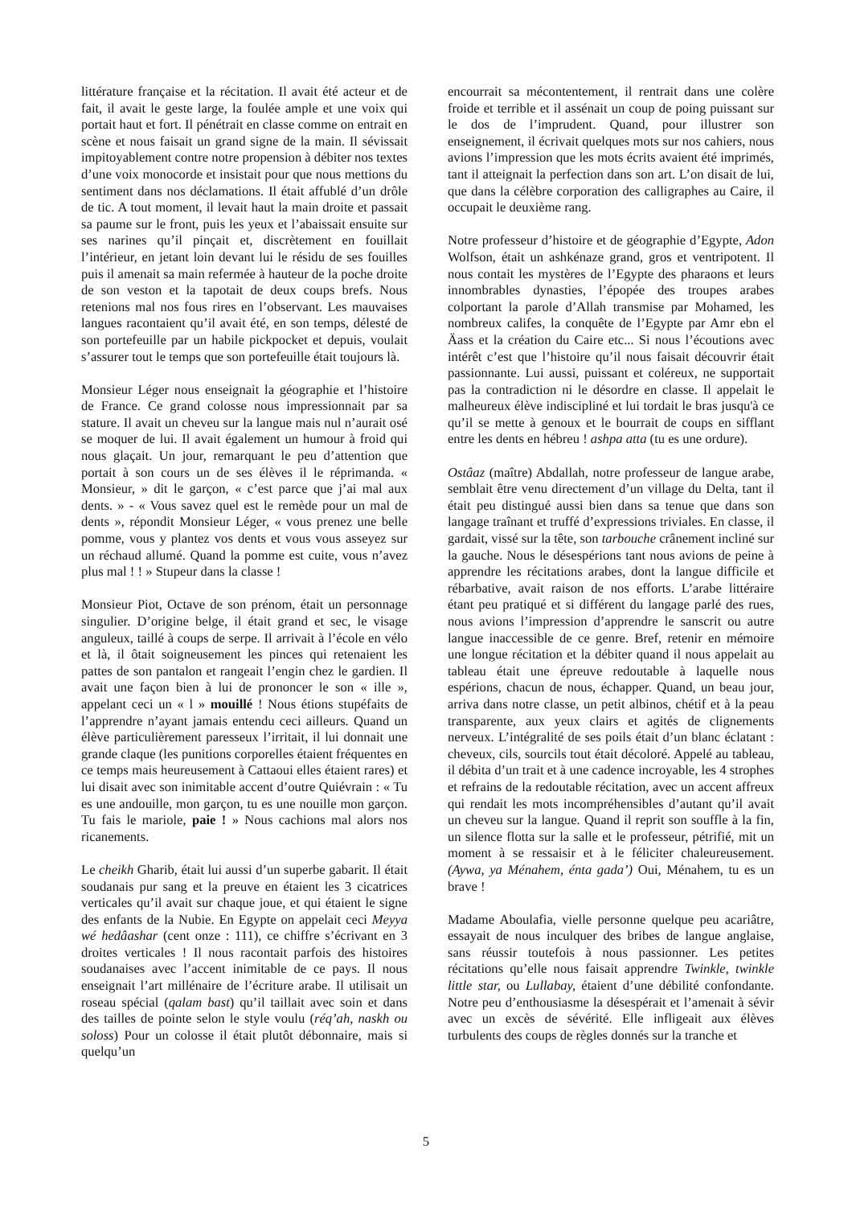littérature française et la récitation. Il avait été acteur et de fait, il avait le geste large, la foulée ample et une voix qui portait haut et fort. Il pénétrait en classe comme on entrait en scène et nous faisait un grand signe de la main. Il sévissait impitoyablement contre notre propension à débiter nos textes d’une voix monocorde et insistait pour que nous mettions du sentiment dans nos déclamations. Il était affublé d’un drôle de tic. A tout moment, il levait haut la main droite et passait sa paume sur le front, puis les yeux et l’abaissait ensuite sur ses narines qu’il pinçait et, discrètement en fouillait l’intérieur, en jetant loin devant lui le résidu de ses fouilles puis il amenait sa main refermée à hauteur de la poche droite de son veston et la tapotait de deux coups brefs. Nous retenions mal nos fous rires en l’observant. Les mauvaises langues racontaient qu’il avait été, en son temps, délesté de son portefeuille par un habile pickpocket et depuis, voulait s’assurer tout le temps que son portefeuille était toujours là.
Monsieur Léger nous enseignait la géographie et l’histoire de France. Ce grand colosse nous impressionnait par sa stature. Il avait un cheveu sur la langue mais nul n’aurait osé se moquer de lui. Il avait également un humour à froid qui nous glaçait. Un jour, remarquant le peu d’attention que portait à son cours un de ses élèves il le réprimanda. « Monsieur, » dit le garçon, « c’est parce que j’ai mal aux dents. » - « Vous savez quel est le remède pour un mal de dents », répondit Monsieur Léger, « vous prenez une belle pomme, vous y plantez vos dents et vous vous asseyez sur un réchaud allumé. Quand la pomme est cuite, vous n’avez plus mal ! ! » Stupeur dans la classe !
Monsieur Piot, Octave de son prénom, était un personnage singulier. D’origine belge, il était grand et sec, le visage anguleux, taillé à coups de serpe. Il arrivait à l’école en vélo et là, il ôtait soigneusement les pinces qui retenaient les pattes de son pantalon et rangeait l’engin chez le gardien. Il avait une façon bien à lui de prononcer le son « ille », appelant ceci un « l » mouillé ! Nous étions stupéfaits de l’apprendre n’ayant jamais entendu ceci ailleurs. Quand un élève particulièrement paresseux l’irritait, il lui donnait une grande claque (les punitions corporelles étaient fréquentes en ce temps mais heureusement à Cattaoui elles étaient rares) et lui disait avec son inimitable accent d’outre Quiévrain : « Tu es une andouille, mon garçon, tu es une nouille mon garçon. Tu fais le mariole, paie ! » Nous cachions mal alors nos ricanements.
Le cheikh Gharib, était lui aussi d’un superbe gabarit. Il était soudanais pur sang et la preuve en étaient les 3 cicatrices verticales qu’il avait sur chaque joue, et qui étaient le signe des enfants de la Nubie. En Egypte on appelait ceci Meyya wé hedâashar (cent onze : 111), ce chiffre s’écrivant en 3 droites verticales ! Il nous racontait parfois des histoires soudanaises avec l’accent inimitable de ce pays. Il nous enseignait l’art millénaire de l’écriture arabe. Il utilisait un roseau spécial (qalam bast) qu’il taillait avec soin et dans des tailles de pointe selon le style voulu (réq’ah, naskh ou soloss) Pour un colosse il était plutôt débonnaire, mais si quelqu’un
encourrait sa mécontentement, il rentrait dans une colère froide et terrible et il assénait un coup de poing puissant sur le dos de l’imprudent. Quand, pour illustrer son enseignement, il écrivait quelques mots sur nos cahiers, nous avions l’impression que les mots écrits avaient été imprimés, tant il atteignait la perfection dans son art. L’on disait de lui, que dans la célèbre corporation des calligraphes au Caire, il occupait le deuxième rang.
Notre professeur d’histoire et de géographie d’Egypte, Adon Wolfson, était un ashkénaze grand, gros et ventripotent. Il nous contait les mystères de l’Egypte des pharaons et leurs innombrables dynasties, l’épopée des troupes arabes colportant la parole d’Allah transmise par Mohamed, les nombreux califes, la conquête de l’Egypte par Amr ebn el Äass et la création du Caire etc... Si nous l’écoutions avec intérêt c’est que l’histoire qu’il nous faisait découvrir était passionnante. Lui aussi, puissant et coléreux, ne supportait pas la contradiction ni le désordre en classe. Il appelait le malheureux élève indiscipliné et lui tordait le bras jusqu'à ce qu’il se mette à genoux et le bourrait de coups en sifflant entre les dents en hébreu ! ashpa atta (tu es une ordure).
Ostâaz (maître) Abdallah, notre professeur de langue arabe, semblait être venu directement d’un village du Delta, tant il était peu distingué aussi bien dans sa tenue que dans son langage traînant et truffé d’expressions triviales. En classe, il gardait, vissé sur la tête, son tarbouche crânement incliné sur la gauche. Nous le désespérions tant nous avions de peine à apprendre les récitations arabes, dont la langue difficile et rébarbative, avait raison de nos efforts. L’arabe littéraire étant peu pratiqué et si différent du langage parlé des rues, nous avions l’impression d’apprendre le sanscrit ou autre langue inaccessible de ce genre. Bref, retenir en mémoire une longue récitation et la débiter quand il nous appelait au tableau était une épreuve redoutable à laquelle nous espérions, chacun de nous, échapper. Quand, un beau jour, arriva dans notre classe, un petit albinos, chétif et à la peau transparente, aux yeux clairs et agités de clignements nerveux. L’intégralité de ses poils était d’un blanc éclatant : cheveux, cils, sourcils tout était décoloré. Appelé au tableau, il débita d’un trait et à une cadence incroyable, les 4 strophes et refrains de la redoutable récitation, avec un accent affreux qui rendait les mots incompréhensibles d’autant qu’il avait un cheveu sur la langue. Quand il reprit son souffle à la fin, un silence flotta sur la salle et le professeur, pétrifié, mit un moment à se ressaisir et à le féliciter chaleureusement. (Aywa, ya Ménahem, énta gada’) Oui, Ménahem, tu es un brave !
Madame Aboulafia, vielle personne quelque peu acariâtre, essayait de nous inculquer des bribes de langue anglaise, sans réussir toutefois à nous passionner. Les petites récitations qu’elle nous faisait apprendre Twinkle, twinkle little star, ou Lullabay, étaient d’une débilité confondante. Notre peu d’enthousiasme la désespérait et l’amenait à sévir avec un excès de sévérité. Elle infligeait aux élèves turbulents des coups de règles donnés sur la tranche et
5